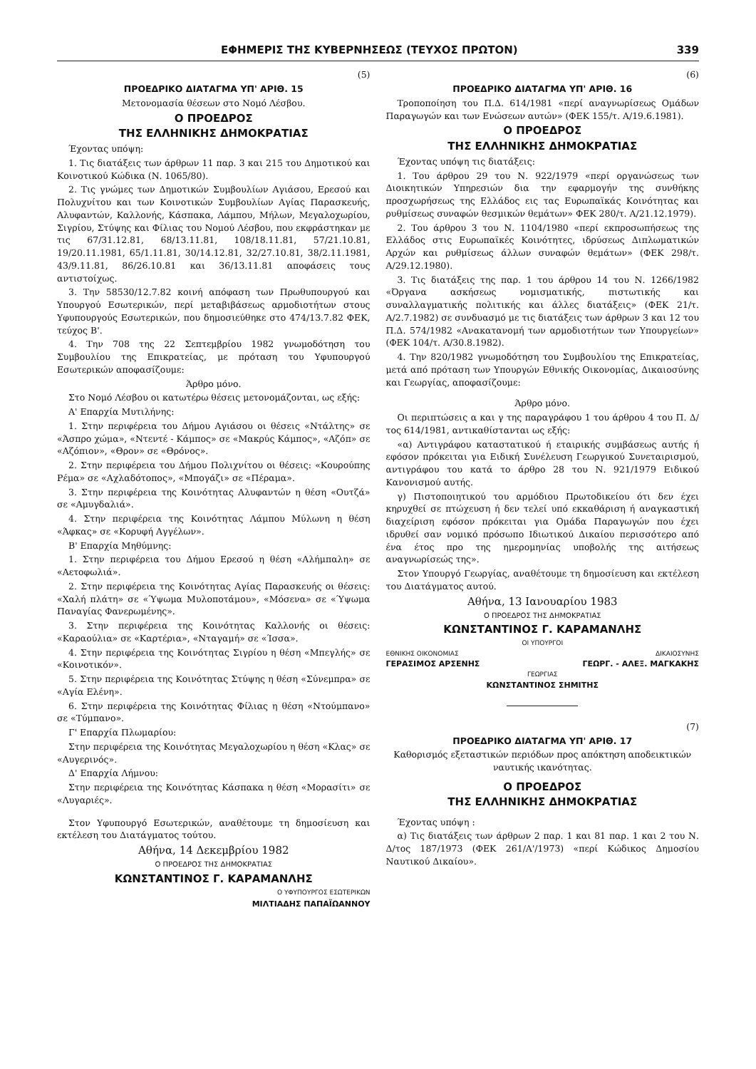ΕΦΗΜΕΡΙΣ ΤΗΣ ΚΥΒΕΡΝΗΣΕΩΣ (ΤΕΥΧΟΣ ΠΡΩΤΟΝ) 339
(5)
ΠΡΟΕΔΡΙΚΟ ΔΙΑΤΑΓΜΑ ΥΠ' ΑΡΙΘ. 15
Μετονομασία θέσεων στο Νομό Λέσβου.
Ο ΠΡΟΕΔΡΟΣ
ΤΗΣ ΕΛΛΗΝΙΚΗΣ ΔΗΜΟΚΡΑΤΙΑΣ
Έχοντας υπόψη:
1. Τις διατάξεις των άρθρων 11 παρ. 3 και 215 του Δημοτικού και Κοινοτικού Κώδικα (Ν. 1065/80).
2. Τις γνώμες των Δημοτικών Συμβουλίων Αγιάσου, Ερεσού και Πολυχνίτου και των Κοινοτικών Συμβουλίων Αγίας Παρασκευής, Αλυφαντών, Καλλονής, Κάσπακα, Λάμπου, Μήλων, Μεγαλοχωρίου, Σιγρίου, Στύψης και Φίλιας του Νομού Λέσβου, που εκφράστηκαν με τις 67/31.12.81, 68/13.11.81, 108/18.11.81, 57/21.10.81, 19/20.11.1981, 65/1.11.81, 30/14.12.81, 32/27.10.81, 38/2.11.1981, 43/9.11.81, 86/26.10.81 και 36/13.11.81 αποφάσεις τους αντιστοίχως.
3. Την 58530/12.7.82 κοινή απόφαση των Πρωθυπουργού και Υπουργού Εσωτερικών, περί μεταβιβάσεως αρμοδιοτήτων στους Υφυπουργούς Εσωτερικών, που δημοσιεύθηκε στο 474/13.7.82 ΦΕΚ, τεύχος Β'.
4. Την 708 της 22 Σεπτεμβρίου 1982 γνωμοδότηση του Συμβουλίου της Επικρατείας, με πρόταση του Υφυπουργού Εσωτερικών αποφασίζουμε:
Άρθρο μόνο.
Στο Νομό Λέσβου οι κατωτέρω θέσεις μετονομάζονται, ως εξής:
Α' Επαρχία Μυτιλήνης:
1. Στην περιφέρεια του Δήμου Αγιάσου οι θέσεις «Ντάλτης» σε «Άσπρο χώμα», «Ντεντέ - Κάμπος» σε «Μακρύς Κάμπος», «Αζόπ» σε «Αζόπιον», «Θρον» σε «Θρόνος».
2. Στην περιφέρεια του Δήμου Πολιχνίτου οι θέσεις: «Κουρούπης Ρέμα» σε «Αχλαδότοπος», «Μπογάζι» σε «Πέραμα».
3. Στην περιφέρεια της Κοινότητας Αλυφαντών η θέση «Ουτζά» σε «Αμυγδαλιά».
4. Στην περιφέρεια της Κοινότητας Λάμπου Μύλωνη η θέση «Άφκας» σε «Κορυφή Αγγέλων».
Β' Επαρχία Μηθύμνης:
1. Στην περιφέρεια του Δήμου Ερεσού η θέση «Αλήμπαλη» σε «Αετοφωλιά».
2. Στην περιφέρεια της Κοινότητας Αγίας Παρασκευής οι θέσεις: «Χαλή πλάτη» σε «Ύψωμα Μυλοποτάμου», «Μόσενα» σε «Ύψωμα Παναγίας Φανερωμένης».
3. Στην περιφέρεια της Κοινότητας Καλλονής οι θέσεις: «Καραούλια» σε «Καρτέρια», «Νταγαμή» σε «Ίσσα».
4. Στην περιφέρεια της Κοινότητας Σιγρίου η θέση «Μπεγλής» σε «Κοινοτικόν».
5. Στην περιφέρεια της Κοινότητας Στύψης η θέση «Σύνεμπρα» σε «Αγία Ελένη».
6. Στην περιφέρεια της Κοινότητας Φίλιας η θέση «Ντούμπανο» σε «Τύμπανο».
Γ' Επαρχία Πλωμαρίου:
Στην περιφέρεια της Κοινότητας Μεγαλοχωρίου η θέση «Κλας» σε «Αυγερινός».
Δ' Επαρχία Λήμνου:
Στην περιφέρεια της Κοινότητας Κάσπακα η θέση «Μορασίτι» σε «Λυγαριές».
Στον Υφυπουργό Εσωτερικών, αναθέτουμε τη δημοσίευση και εκτέλεση του Διατάγματος τούτου.
Αθήνα, 14 Δεκεμβρίου 1982
Ο ΠΡΟΕΔΡΟΣ ΤΗΣ ΔΗΜΟΚΡΑΤΙΑΣ
ΚΩΝΣΤΑΝΤΙΝΟΣ Γ. ΚΑΡΑΜΑΝΛΗΣ
Ο ΥΦΥΠΟΥΡΓΟΣ ΕΣΩΤΕΡΙΚΩΝ
ΜΙΛΤΙΑΔΗΣ ΠΑΠΑΪΩΑΝΝΟΥ
(6)
ΠΡΟΕΔΡΙΚΟ ΔΙΑΤΑΓΜΑ ΥΠ' ΑΡΙΘ. 16
Τροποποίηση του Π.Δ. 614/1981 «περί αναγνωρίσεως Ομάδων Παραγωγών και των Ενώσεων αυτών» (ΦΕΚ 155/τ. Α/19.6.1981).
Ο ΠΡΟΕΔΡΟΣ
ΤΗΣ ΕΛΛΗΝΙΚΗΣ ΔΗΜΟΚΡΑΤΙΑΣ
Έχοντας υπόψη τις διατάξεις:
1. Του άρθρου 29 του Ν. 922/1979 «περί οργανώσεως των Διοικητικών Υπηρεσιών δια την εφαρμογήν της συνθήκης προσχωρήσεως της Ελλάδος εις τας Ευρωπαϊκάς Κοινότητας και ρυθμίσεως συναφών θεσμικών θεμάτων» ΦΕΚ 280/τ. Α/21.12.1979).
2. Του άρθρου 3 του Ν. 1104/1980 «περί εκπροσωπήσεως της Ελλάδος στις Ευρωπαϊκές Κοινότητες, ιδρύσεως Διπλωματικών Αρχών και ρυθμίσεως άλλων συναφών θεμάτων» (ΦΕΚ 298/τ. Α/29.12.1980).
3. Τις διατάξεις της παρ. 1 του άρθρου 14 του Ν. 1266/1982 «Όργανα ασκήσεως νομισματικής, πιστωτικής και συναλλαγματικής πολιτικής και άλλες διατάξεις» (ΦΕΚ 21/τ. Α/2.7.1982) σε συνδυασμό με τις διατάξεις των άρθρων 3 και 12 του Π.Δ. 574/1982 «Ανακατανομή των αρμοδιοτήτων των Υπουργείων» (ΦΕΚ 104/τ. Α/30.8.1982).
4. Την 820/1982 γνωμοδότηση του Συμβουλίου της Επικρατείας, μετά από πρόταση των Υπουργών Εθνικής Οικονομίας, Δικαιοσύνης και Γεωργίας, αποφασίζουμε:
Άρθρο μόνο.
Οι περιπτώσεις α και γ της παραγράφου 1 του άρθρου 4 του Π. Δ/τος 614/1981, αντικαθίστανται ως εξής:
«α) Αντιγράφου καταστατικού ή εταιρικής συμβάσεως αυτής ή εφόσον πρόκειται για Ειδική Συνέλευση Γεωργικού Συνεταιρισμού, αντιγράφου του κατά το άρθρο 28 του Ν. 921/1979 Ειδικού Κανονισμού αυτής.
γ) Πιστοποιητικού του αρμόδιου Πρωτοδικείου ότι δεν έχει κηρυχθεί σε πτώχευση ή δεν τελεί υπό εκκαθάριση ή αναγκαστική διαχείριση εφόσον πρόκειται για Ομάδα Παραγωγών που έχει ιδρυθεί σαν νομικό πρόσωπο Ιδιωτικού Δικαίου περισσότερο από ένα έτος προ της ημερομηνίας υποβολής της αιτήσεως αναγνωρίσεώς της».
Στον Υπουργό Γεωργίας, αναθέτουμε τη δημοσίευση και εκτέλεση του Διατάγματος αυτού.
Αθήνα, 13 Ιανουαρίου 1983
Ο ΠΡΟΕΔΡΟΣ ΤΗΣ ΔΗΜΟΚΡΑΤΙΑΣ
ΚΩΝΣΤΑΝΤΙΝΟΣ Γ. ΚΑΡΑΜΑΝΛΗΣ
ΟΙ ΥΠΟΥΡΓΟΙ
ΕΘΝΙΚΗΣ ΟΙΚΟΝΟΜΙΑΣ ΔΙΚΑΙΟΣΥΝΗΣ
ΓΕΡΑΣΙΜΟΣ ΑΡΣΕΝΗΣ ΓΕΩΡΓ. - ΑΛΕΞ. ΜΑΓΚΑΚΗΣ
ΓΕΩΡΓΙΑΣ
ΚΩΝΣΤΑΝΤΙΝΟΣ ΣΗΜΙΤΗΣ
(7)
ΠΡΟΕΔΡΙΚΟ ΔΙΑΤΑΓΜΑ ΥΠ' ΑΡΙΘ. 17
Καθορισμός εξεταστικών περιόδων προς απόκτηση αποδεικτικών ναυτικής ικανότητας.
Ο ΠΡΟΕΔΡΟΣ
ΤΗΣ ΕΛΛΗΝΙΚΗΣ ΔΗΜΟΚΡΑΤΙΑΣ
Έχοντας υπόψη :
α) Τις διατάξεις των άρθρων 2 παρ. 1 και 81 παρ. 1 και 2 του Ν. Δ/τος 187/1973 (ΦΕΚ 261/Α'/1973) «περί Κώδικος Δημοσίου Ναυτικού Δικαίου».